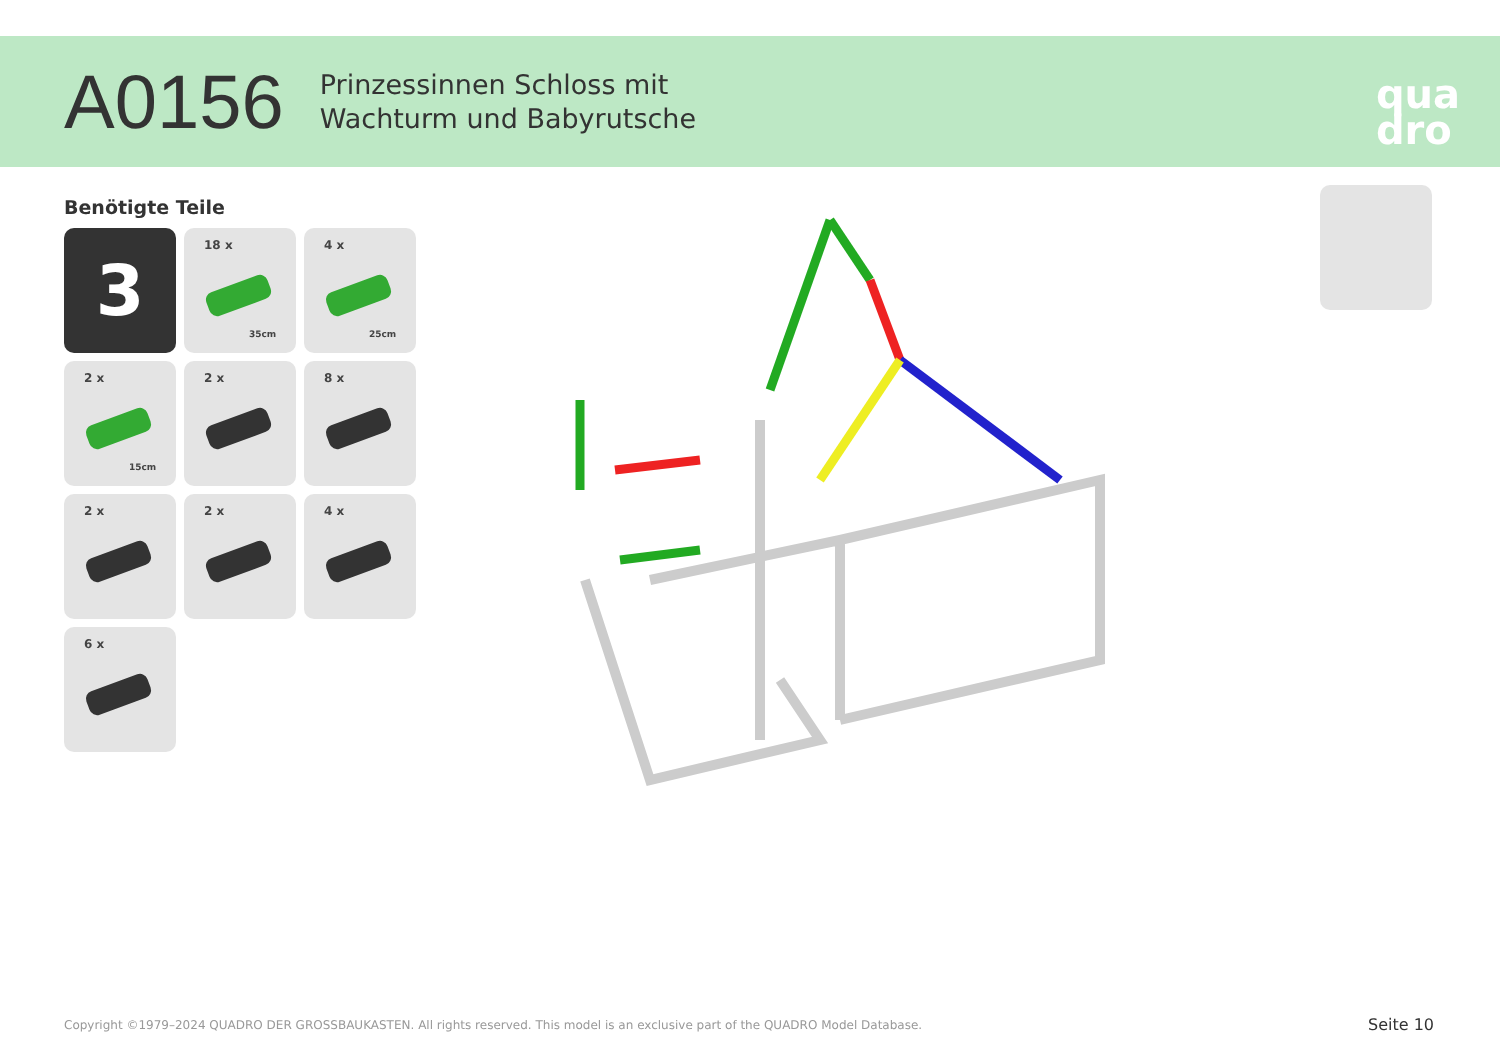A0156
Prinzessinnen Schloss mit
Wachturm und Babyrutsche
qua
dro
Benötigte Teile
3
18 x
35cm
4 x
25cm
2 x
15cm
2 x
8 x
2 x
2 x
4 x
6 x
Copyright ©1979–2024 QUADRO DER GROSSBAUKASTEN. All rights reserved. This model is an exclusive part of the QUADRO Model Database.
Seite 10